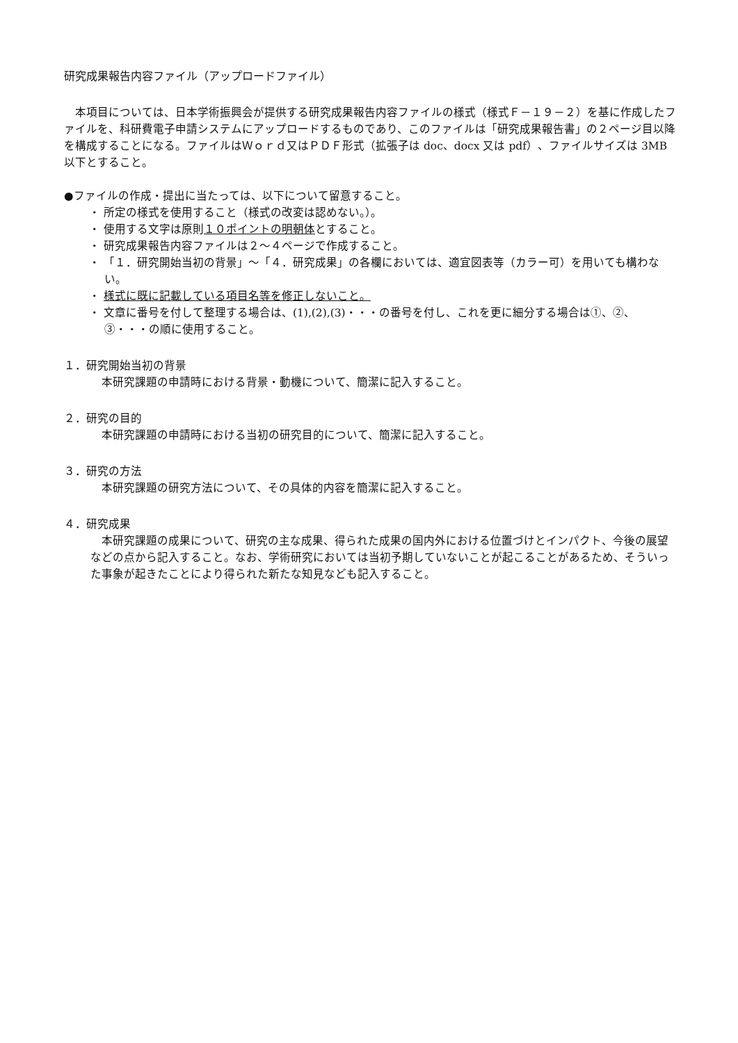研究成果報告内容ファイル（アップロードファイル）
本項目については、日本学術振興会が提供する研究成果報告内容ファイルの様式（様式Ｆ－１９－２）を基に作成したファイルを、科研費電子申請システムにアップロードするものであり、このファイルは「研究成果報告書」の２ページ目以降を構成することになる。ファイルはＷｏｒｄ又はＰＤＦ形式（拡張子は doc、docx 又は pdf）、ファイルサイズは 3MB 以下とすること。
●ファイルの作成・提出に当たっては、以下について留意すること。
・ 所定の様式を使用すること（様式の改変は認めない。）。
・ 使用する文字は原則１０ポイントの明朝体とすること。
・ 研究成果報告内容ファイルは２～４ページで作成すること。
・ 「１．研究開始当初の背景」～「４．研究成果」の各欄においては、適宜図表等（カラー可）を用いても構わない。
・ 様式に既に記載している項目名等を修正しないこと。
・ 文章に番号を付して整理する場合は、(1),(2),(3)・・・の番号を付し、これを更に細分する場合は①、②、③・・・の順に使用すること。
１．研究開始当初の背景
本研究課題の申請時における背景・動機について、簡潔に記入すること。
２．研究の目的
本研究課題の申請時における当初の研究目的について、簡潔に記入すること。
３．研究の方法
本研究課題の研究方法について、その具体的内容を簡潔に記入すること。
４．研究成果
本研究課題の成果について、研究の主な成果、得られた成果の国内外における位置づけとインパクト、今後の展望などの点から記入すること。なお、学術研究においては当初予期していないことが起こることがあるため、そういった事象が起きたことにより得られた新たな知見なども記入すること。